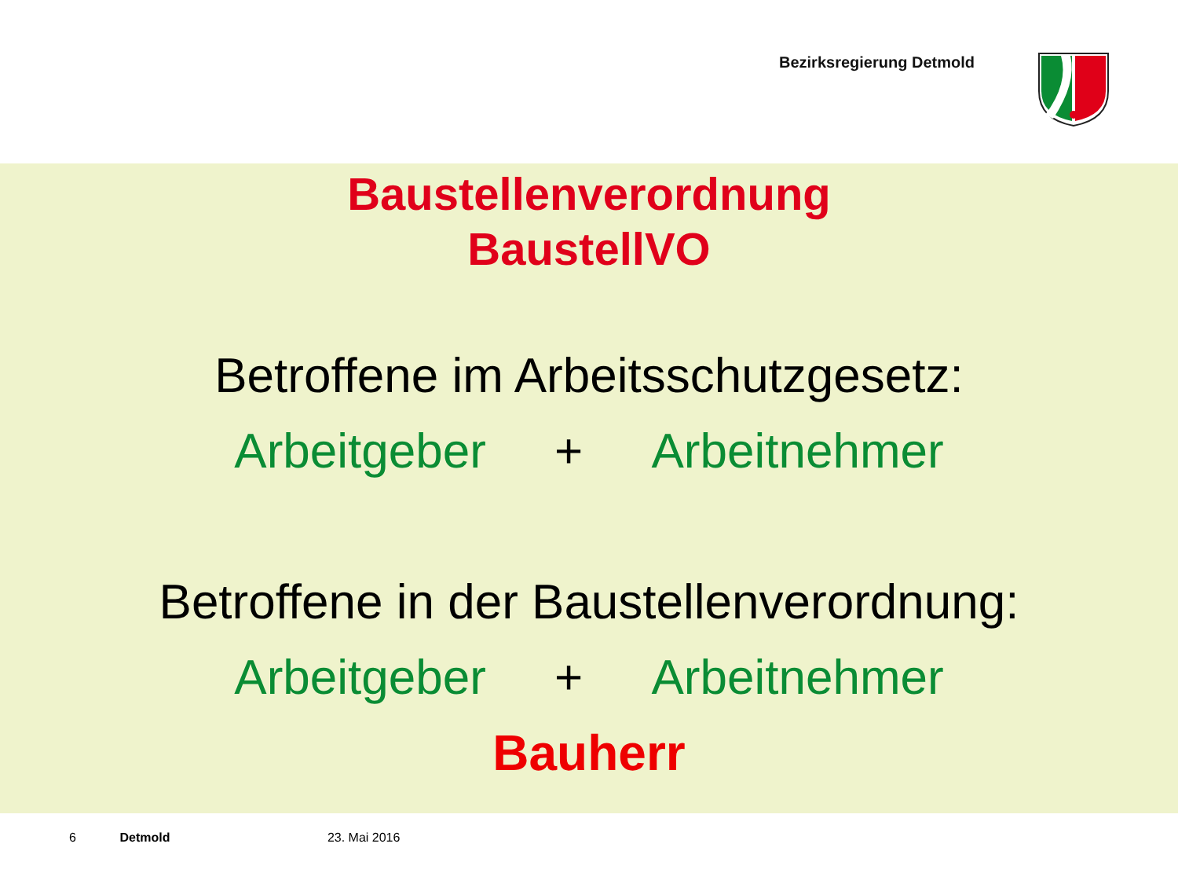Bezirksregierung Detmold
Baustellenverordnung
BaustellVO
Betroffene im Arbeitsschutzgesetz:
Arbeitgeber + Arbeitnehmer
Betroffene in der Baustellenverordnung:
Arbeitgeber + Arbeitnehmer
Bauherr
6 Detmold 23. Mai 2016